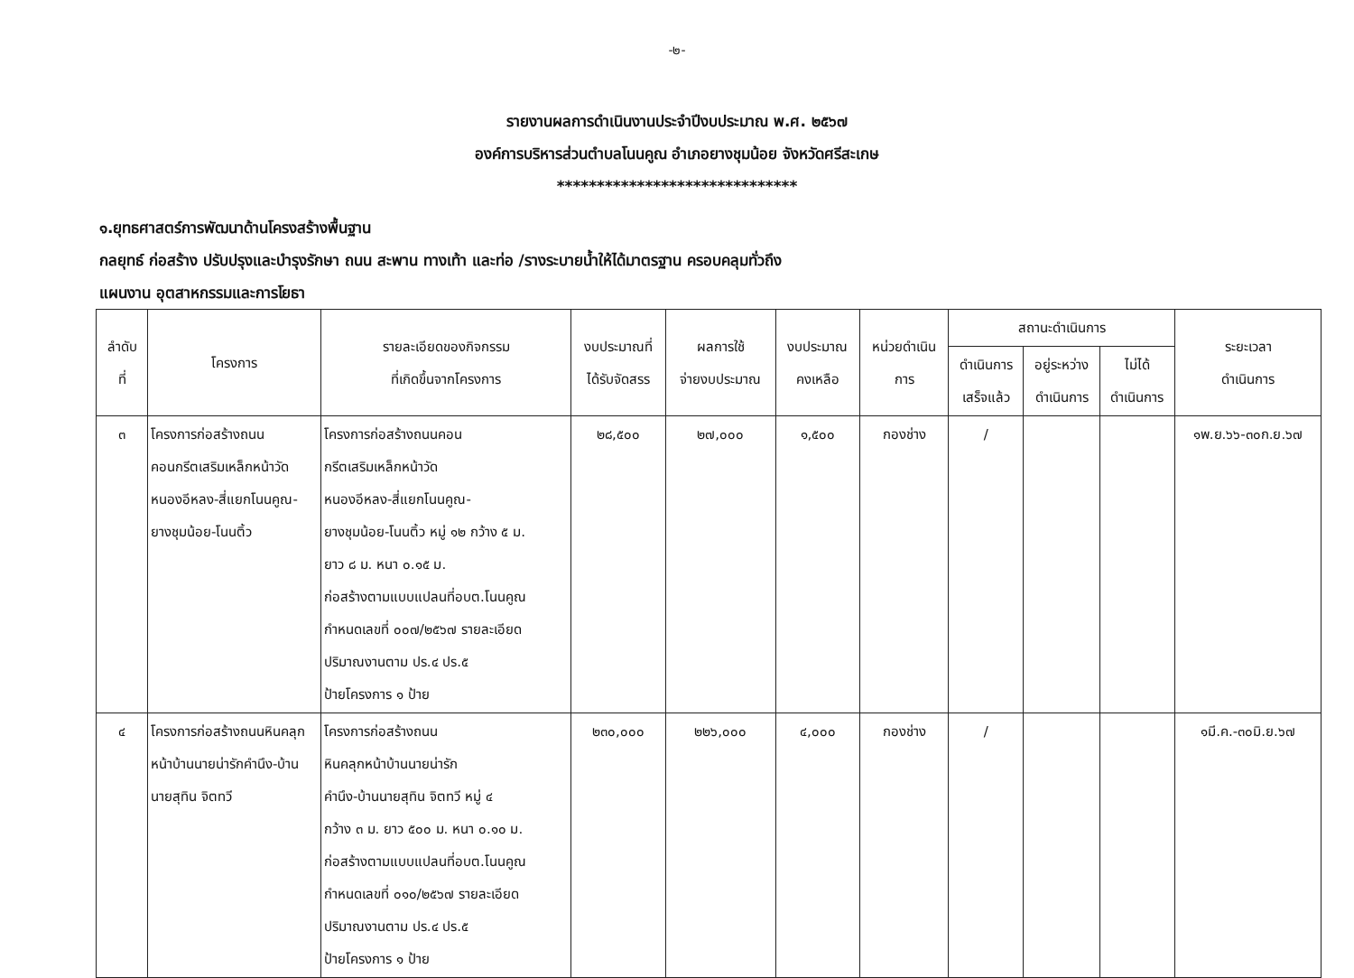-๒-
รายงานผลการดำเนินงานประจำปีงบประมาณ พ.ศ. ๒๕๖๗
องค์การบริหารส่วนตำบลโนนคูณ อำเภอยางชุมน้อย จังหวัดศรีสะเกษ
******************************
๑.ยุทธศาสตร์การพัฒนาด้านโครงสร้างพื้นฐาน
กลยุทธ์ ก่อสร้าง ปรับปรุงและบำรุงรักษา ถนน สะพาน ทางเท้า และท่อ /รางระบายน้ำให้ได้มาตรฐาน ครอบคลุมทั่วถึง
แผนงาน อุตสาหกรรมและการโยธา
| ลำดับ ที่ | โครงการ | รายละเอียดของกิจกรรม ที่เกิดขึ้นจากโครงการ | งบประมาณที่ ได้รับจัดสรร | ผลการใช้ จ่ายงบประมาณ | งบประมาณ คงเหลือ | หน่วยดำเนิน การ | สถานะดำเนินการ | | | ระยะเวลา ดำเนินการ |
| --- | --- | --- | --- | --- | --- | --- | --- | --- | --- | --- |
| | | | | | | | ดำเนินการ เสร็จแล้ว | อยู่ระหว่าง ดำเนินการ | ไม่ได้ ดำเนินการ | |
| ๓ | โครงการก่อสร้างถนนคอนกรีตเสริมเหล็กหน้าวัดหนองอีหลง-สี่แยกโนนคูณ-ยางชุมน้อย-โนนติ้ว | โครงการก่อสร้างถนนคอน กรีตเสริมเหล็กหน้าวัด หนองอีหลง-สี่แยกโนนคูณ- ยางชุมน้อย-โนนติ้ว หมู่ ๑๒ กว้าง ๕ ม. ยาว ๘ ม. หนา ๐.๑๕ ม. ก่อสร้างตามแบบแปลนที่อบต.โนนคูณ กำหนดเลขที่ ๐๐๗/๒๕๖๗ รายละเอียด ปริมาณงานตาม ปร.๔ ปร.๕ ป้ายโครงการ ๑ ป้าย | ๒๘,๕๐๐ | ๒๗,๐๐๐ | ๑,๕๐๐ | กองช่าง | / | | | ๑พ.ย.๖๖-๓๐ก.ย.๖๗ |
| ๔ | โครงการก่อสร้างถนนหินคลุกหน้าบ้านนายน่ารักคำนึง-บ้านนายสุทิน จิตทวี | โครงการก่อสร้างถนน หินคลุกหน้าบ้านนายน่ารัก คำนึง-บ้านนายสุทิน จิตทวี หมู่ ๔ กว้าง ๓ ม. ยาว ๕๐๐ ม. หนา ๐.๑๐ ม. ก่อสร้างตามแบบแปลนที่อบต.โนนคูณ กำหนดเลขที่ ๐๑๐/๒๕๖๗ รายละเอียด ปริมาณงานตาม ปร.๔ ปร.๕ ป้ายโครงการ ๑ ป้าย | ๒๓๐,๐๐๐ | ๒๒๖,๐๐๐ | ๔,๐๐๐ | กองช่าง | / | | | ๑มี.ค.-๓๐มิ.ย.๖๗ |